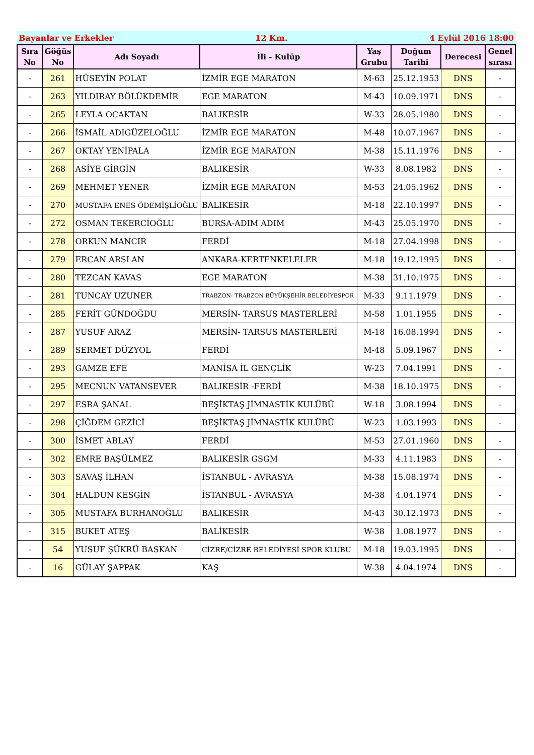Bayanlar ve Erkekler 12 Km. 4 Eylül 2016 18:00
| Sıra No | Göğüs No | Adı Soyadı | İli - Kulüp | Yaş Grubu | Doğum Tarihi | Derecesi | Genel sırası |
| --- | --- | --- | --- | --- | --- | --- | --- |
| - | 261 | HÜSEYİN POLAT | İZMİR EGE MARATON | M-63 | 25.12.1953 | DNS | - |
| - | 263 | YILDIRAY BÖLÜKDEMİR | EGE MARATON | M-43 | 10.09.1971 | DNS | - |
| - | 265 | LEYLA OCAKTAN | BALIKESİR | W-33 | 28.05.1980 | DNS | - |
| - | 266 | İSMAİL ADIGÜZELOĞLU | İZMİR EGE MARATON | M-48 | 10.07.1967 | DNS | - |
| - | 267 | OKTAY YENİPALA | İZMİR EGE MARATON | M-38 | 15.11.1976 | DNS | - |
| - | 268 | ASİYE GİRGİN | BALIKESİR | W-33 | 8.08.1982 | DNS | - |
| - | 269 | MEHMET YENER | İZMİR EGE MARATON | M-53 | 24.05.1962 | DNS | - |
| - | 270 | MUSTAFA ENES ÖDEMİŞLİOĞLU | BALIKESİR | M-18 | 22.10.1997 | DNS | - |
| - | 272 | OSMAN TEKERCİOĞLU | BURSA-ADIM ADIM | M-43 | 25.05.1970 | DNS | - |
| - | 278 | ORKUN MANCIR | FERDİ | M-18 | 27.04.1998 | DNS | - |
| - | 279 | ERCAN ARSLAN | ANKARA-KERTENKELELER | M-18 | 19.12.1995 | DNS | - |
| - | 280 | TEZCAN KAVAS | EGE MARATON | M-38 | 31.10.1975 | DNS | - |
| - | 281 | TUNCAY UZUNER | TRABZON- TRABZON BÜYÜKŞEHİR BELEDİYESPOR | M-33 | 9.11.1979 | DNS | - |
| - | 285 | FERİT GÜNDOĞDU | MERSİN- TARSUS MASTERLERİ | M-58 | 1.01.1955 | DNS | - |
| - | 287 | YUSUF ARAZ | MERSİN- TARSUS MASTERLERİ | M-18 | 16.08.1994 | DNS | - |
| - | 289 | SERMET DÜZYOL | FERDİ | M-48 | 5.09.1967 | DNS | - |
| - | 293 | GAMZE EFE | MANİSA İL GENÇLİK | W-23 | 7.04.1991 | DNS | - |
| - | 295 | MECNUN VATANSEVER | BALIKESİR -FERDİ | M-38 | 18.10.1975 | DNS | - |
| - | 297 | ESRA ŞANAL | BEŞİKTAŞ JİMNASTİK KULÜBÜ | W-18 | 3.08.1994 | DNS | - |
| - | 298 | ÇİĞDEM GEZİCİ | BEŞİKTAŞ JİMNASTİK KULÜBÜ | W-23 | 1.03.1993 | DNS | - |
| - | 300 | İSMET ABLAY | FERDİ | M-53 | 27.01.1960 | DNS | - |
| - | 302 | EMRE BAŞÜLMEZ | BALIKESİR GSGM | M-33 | 4.11.1983 | DNS | - |
| - | 303 | SAVAŞ İLHAN | İSTANBUL - AVRASYA | M-38 | 15.08.1974 | DNS | - |
| - | 304 | HALDUN KESGİN | İSTANBUL - AVRASYA | M-38 | 4.04.1974 | DNS | - |
| - | 305 | MUSTAFA BURHANOĞLU | BALIKESİR | M-43 | 30.12.1973 | DNS | - |
| - | 315 | BUKET ATEŞ | BALİKESİR | W-38 | 1.08.1977 | DNS | - |
| - | 54 | YUSUF ŞÜKRÜ BASKAN | CİZRE/CİZRE BELEDİYESİ SPOR KLUBU | M-18 | 19.03.1995 | DNS | - |
| - | 16 | GÜLAY ŞAPPAK | KAŞ | W-38 | 4.04.1974 | DNS | - |